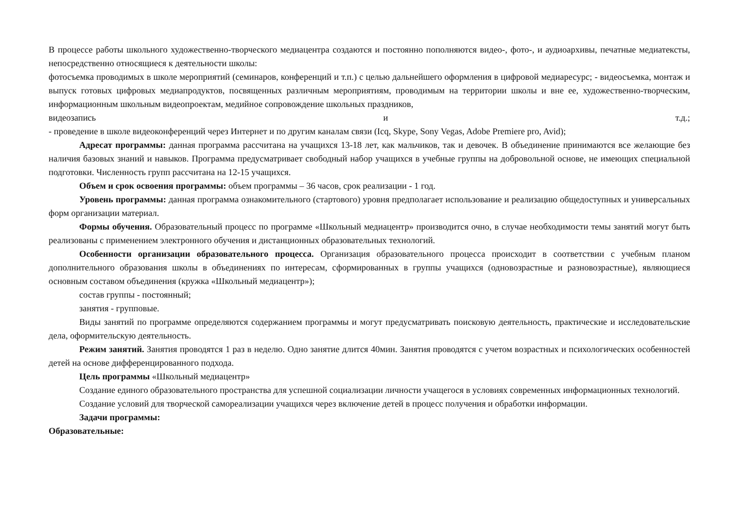В процессе работы школьного художественно-творческого медиацентра создаются и постоянно пополняются видео-, фото-, и аудиоархивы, печатные медиатексты, непосредственно относящиеся к деятельности школы:
фотосъемка проводимых в школе мероприятий (семинаров, конференций и т.п.) с целью дальнейшего оформления в цифровой медиаресурс; - видеосъемка, монтаж и выпуск готовых цифровых медиапродуктов, посвященных различным мероприятиям, проводимым на территории школы и вне ее, художественно-творческим, информационным школьным видеопроектам, медийное сопровождение школьных праздников,
видеозапись и т.д.;
- проведение в школе видеоконференций через Интернет и по другим каналам связи (Icq, Skype, Sony Vegas, Adobe Premiere pro, Avid);
Адресат программы: данная программа рассчитана на учащихся 13-18 лет, как мальчиков, так и девочек. В объединение принимаются все желающие без наличия базовых знаний и навыков. Программа предусматривает свободный набор учащихся в учебные группы на добровольной основе, не имеющих специальной подготовки. Численность групп рассчитана на 12-15 учащихся.
Объем и срок освоения программы: объем программы – 36 часов, срок реализации - 1 год.
Уровень программы: данная программа ознакомительного (стартового) уровня предполагает использование и реализацию общедоступных и универсальных форм организации материал.
Формы обучения. Образовательный процесс по программе «Школьный медиацентр» производится очно, в случае необходимости темы занятий могут быть реализованы с применением электронного обучения и дистанционных образовательных технологий.
Особенности организации образовательного процесса. Организация образовательного процесса происходит в соответствии с учебным планом дополнительного образования школы в объединениях по интересам, сформированных в группы учащихся (одновозрастные и разновозрастные), являющиеся основным составом объединения (кружка «Школьный медиацентр»);
состав группы - постоянный;
занятия - групповые.
Виды занятий по программе определяются содержанием программы и могут предусматривать поисковую деятельность, практические и исследовательские дела, оформительскую деятельность.
Режим занятий. Занятия проводятся 1 раз в неделю. Одно занятие длится 40мин. Занятия проводятся с учетом возрастных и психологических особенностей детей на основе дифференцированного подхода.
Цель программы «Школьный медиацентр»
Создание единого образовательного пространства для успешной социализации личности учащегося в условиях современных информационных технологий.
Создание условий для творческой самореализации учащихся через включение детей в процесс получения и обработки информации.
Задачи программы:
Образовательные: